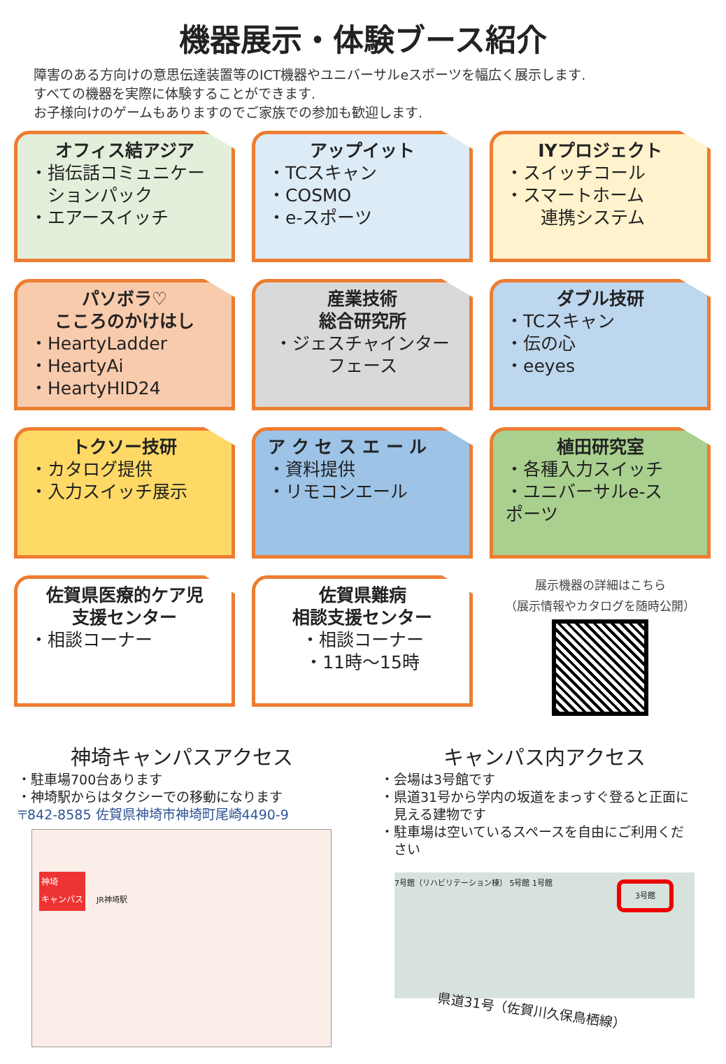機器展示・体験ブース紹介
障害のある方向けの意思伝達装置等のICT機器やユニバーサルeスポーツを幅広く展示します.
すべての機器を実際に体験することができます.
お子様向けのゲームもありますのでご家族での参加も歓迎します.
オフィス結アジア
・指伝話コミュニケー
　ションパック
・エアースイッチ
アップイット
・TCスキャン
・COSMO
・e-スポーツ
IYプロジェクト
・スイッチコール
・スマートホーム
　　連携システム
パソボラ♡
こころのかけはし
・HeartyLadder
・HeartyAi
・HeartyHID24
産業技術
総合研究所
・ジェスチャインター
フェース
ダブル技研
・TCスキャン
・伝の心
・eeyes
トクソー技研
・カタログ提供
・入力スイッチ展示
ア ク セ ス エ ー ル
・資料提供
・リモコンエール
植田研究室
・各種入力スイッチ
・ユニバーサルe-ス
ポーツ
佐賀県医療的ケア児
支援センター
・相談コーナー
佐賀県難病
相談支援センター
・相談コーナー
・11時～15時
展示機器の詳細はこちら
（展示情報やカタログを随時公開）
神埼キャンパスアクセス
・駐車場700台あります
・神埼駅からはタクシーでの移動になります
〒842-8585 佐賀県神埼市神埼町尾崎4490-9
神埼
キャンパス JR神埼駅
キャンパス内アクセス
・会場は3号館です
・県道31号から学内の坂道をまっすぐ登ると正面に
　見える建物です
・駐車場は空いているスペースを自由にご利用くだ
　さい
7号館（リハビリテーション棟） 5号館 1号館
3号館
県道31号（佐賀川久保鳥栖線）